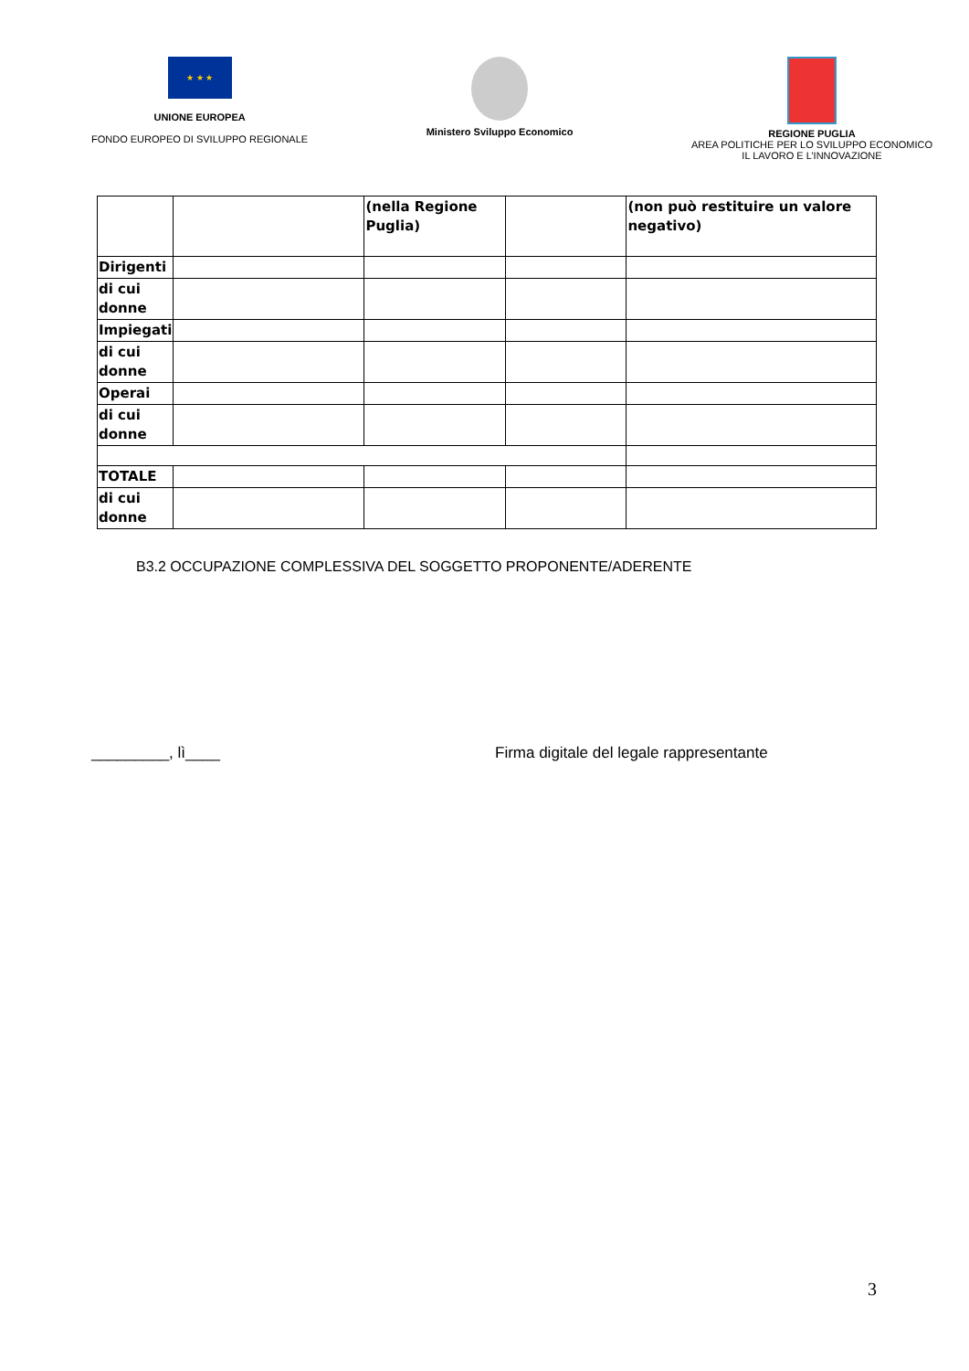★ ★ ★
UNIONE EUROPEA
FONDO EUROPEO DI SVILUPPO REGIONALE
Ministero Sviluppo Economico REGIONE PUGLIA
AREA POLITICHE PER LO SVILUPPO ECONOMICO
IL LAVORO E L’INNOVAZIONE
| | | (nella Regione Puglia) | | (non può restituire un valore negativo) |
| Dirigenti | | | | |
| di cui donne | | | | |
| Impiegati | | | | |
| di cui donne | | | | |
| Operai | | | | |
| di cui donne | | | | |
| TOTALE | | | | |
| di cui donne | | | | |
B3.2 OCCUPAZIONE COMPLESSIVA DEL SOGGETTO PROPONENTE/ADERENTE
_________, lì____ Firma digitale del legale rappresentante
3